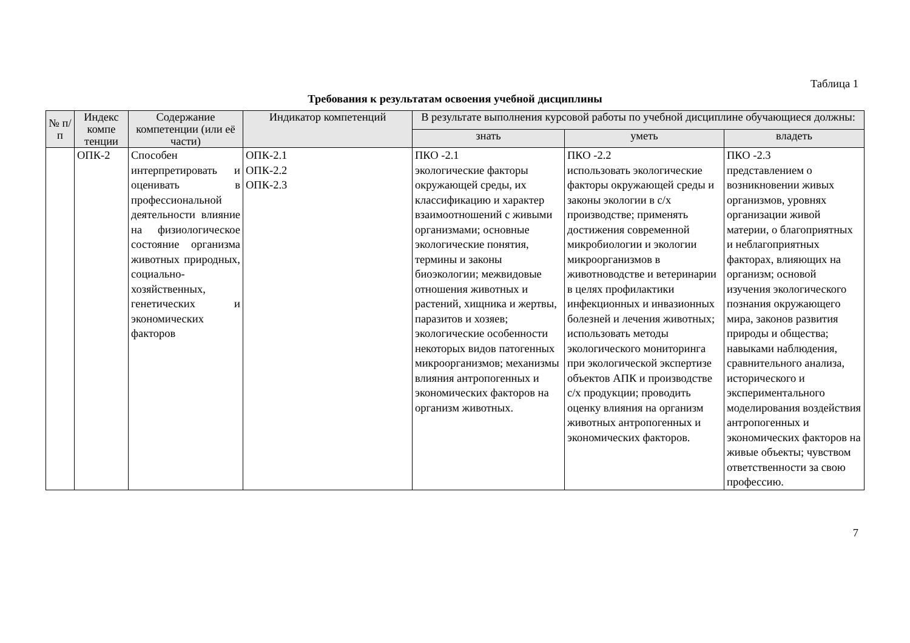Таблица 1
Требования к результатам освоения учебной дисциплины
| № п/п | Индекс компе тенции | Содержание компетенции (или её части) | Индикатор компетенций | В результате выполнения курсовой работы по учебной дисциплине обучающиеся должны: | | |
| --- | --- | --- | --- | --- | --- | --- |
| | | | | знать | уметь | владеть |
| | ОПК-2 | Способен интерпретировать и оценивать в профессиональной деятельности влияние на физиологическое состояние организма животных природных, социально-хозяйственных, генетических и экономических факторов | ОПК-2.1 ОПК-2.2 ОПК-2.3 | ПКО -2.1 экологические факторы окружающей среды, их классификацию и характер взаимоотношений с живыми организмами; основные экологические понятия, термины и законы биоэкологии; межвидовые отношения животных и растений, хищника и жертвы, паразитов и хозяев; экологические особенности некоторых видов патогенных микроорганизмов; механизмы влияния антропогенных и экономических факторов на организм животных. | ПКО -2.2 использовать экологические факторы окружающей среды и законы экологии в с/х производстве; применять достижения современной микробиологии и экологии микроорганизмов в животноводстве и ветеринарии в целях профилактики инфекционных и инвазионных болезней и лечения животных; использовать методы экологического мониторинга при экологической экспертизе объектов АПК и производстве с/х продукции; проводить оценку влияния на организм животных антропогенных и экономических факторов. | ПКО -2.3 представлением о возникновении живых организмов, уровнях организации живой материи, о благоприятных и неблагоприятных факторах, влияющих на организм; основой изучения экологического познания окружающего мира, законов развития природы и общества; навыками наблюдения, сравнительного анализа, исторического и экспериментального моделирования воздействия антропогенных и экономических факторов на живые объекты; чувством ответственности за свою профессию. |
7